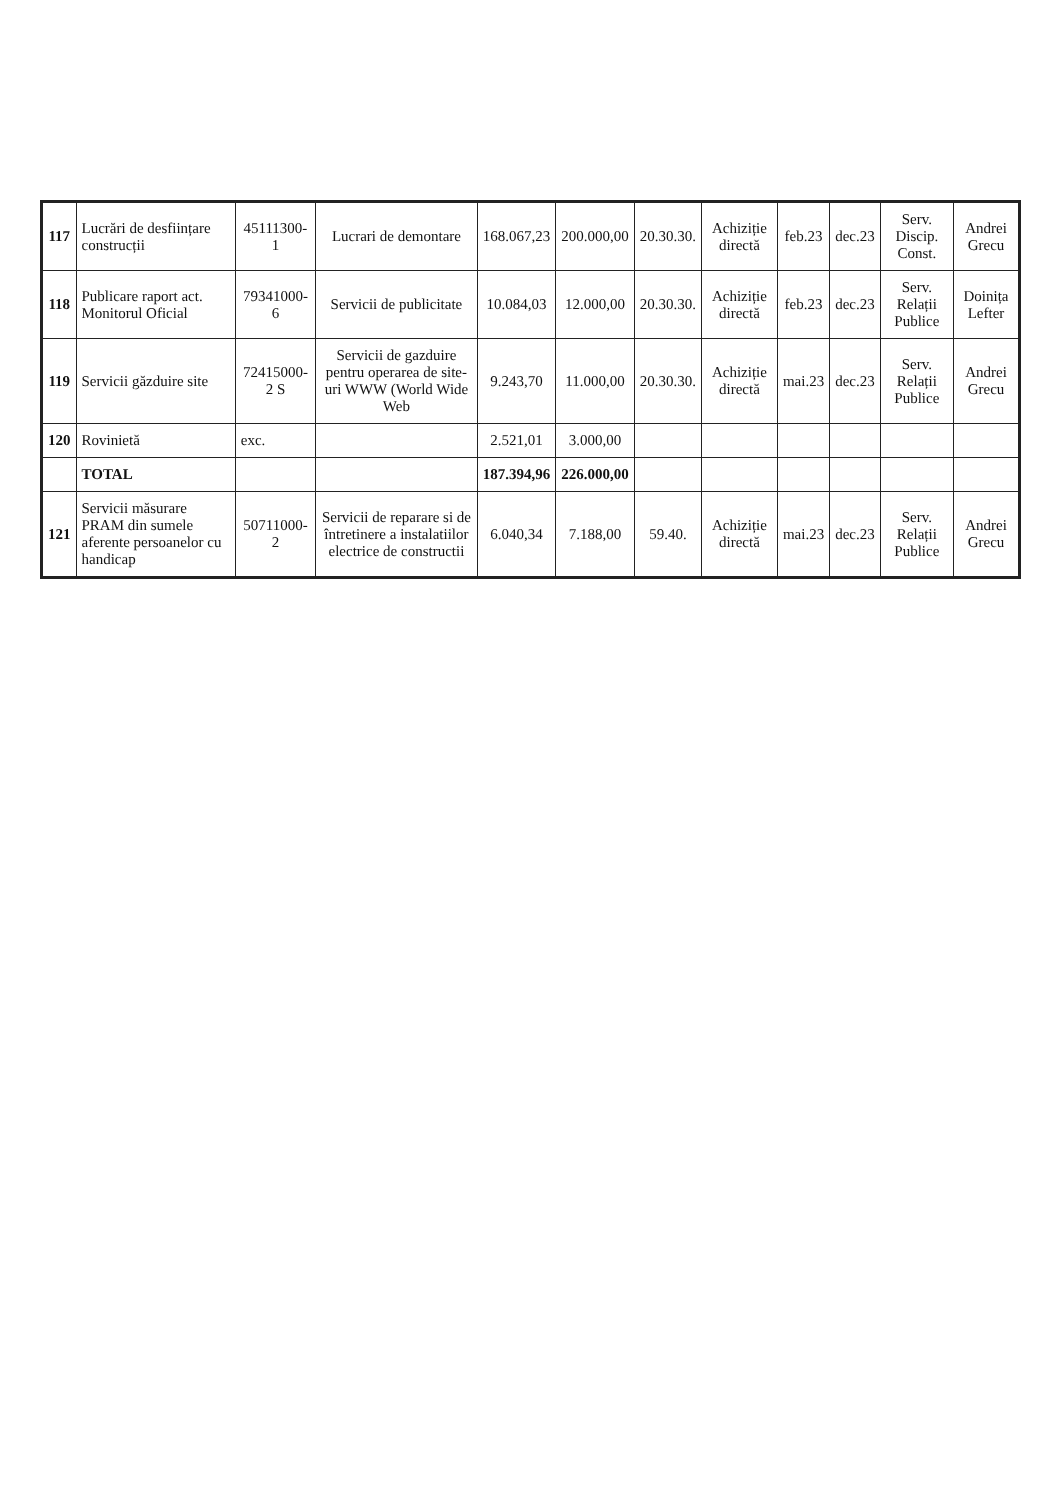| 117 | Lucrări de desființare construcții | 45111300-1 | Lucrari de demontare | 168.067,23 | 200.000,00 | 20.30.30. | Achiziție directă | feb.23 | dec.23 | Serv. Discip. Const. | Andrei Grecu |
| 118 | Publicare raport act. Monitorul Oficial | 79341000-6 | Servicii de publicitate | 10.084,03 | 12.000,00 | 20.30.30. | Achiziție directă | feb.23 | dec.23 | Serv. Relații Publice | Doinița Lefter |
| 119 | Servicii găzduire site | 72415000-2 S | Servicii de gazduire pentru operarea de site-uri WWW (World Wide Web | 9.243,70 | 11.000,00 | 20.30.30. | Achiziție directă | mai.23 | dec.23 | Serv. Relații Publice | Andrei Grecu |
| 120 | Rovinietă | exc. | | 2.521,01 | 3.000,00 | | | | | | |
| | TOTAL | | | 187.394,96 | 226.000,00 | | | | | | |
| 121 | Servicii măsurare PRAM din sumele aferente persoanelor cu handicap | 50711000-2 | Servicii de reparare si de întretinere a instalatiilor electrice de constructii | 6.040,34 | 7.188,00 | 59.40. | Achiziție directă | mai.23 | dec.23 | Serv. Relații Publice | Andrei Grecu |